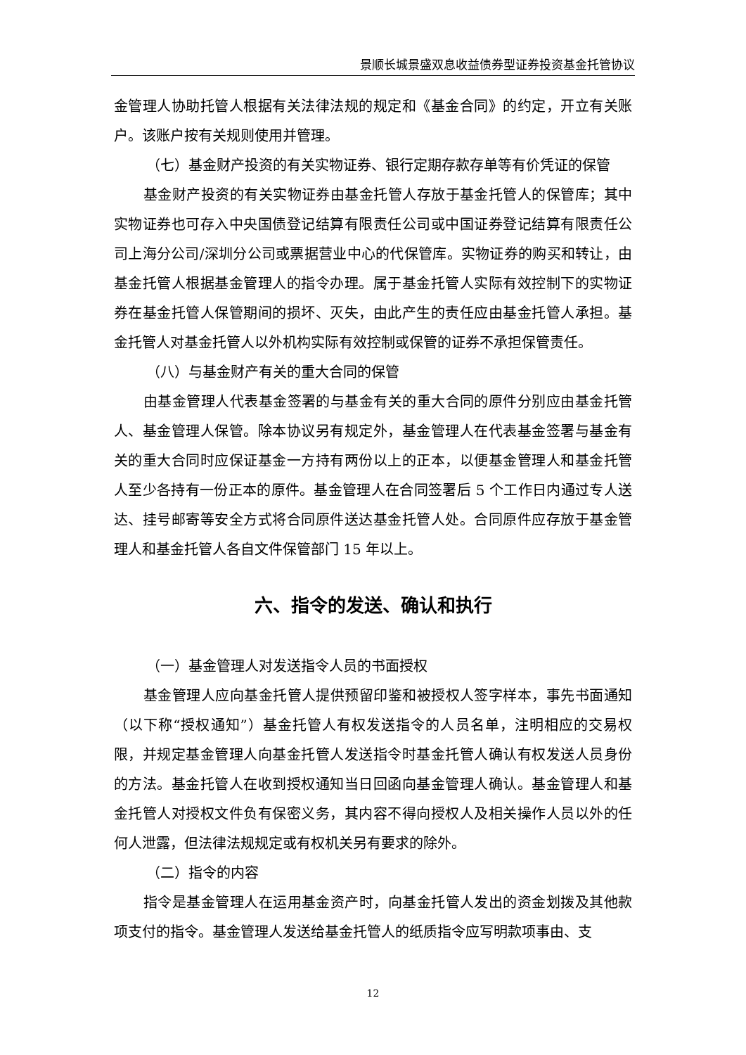景顺长城景盛双息收益债券型证券投资基金托管协议
金管理人协助托管人根据有关法律法规的规定和《基金合同》的约定，开立有关账户。该账户按有关规则使用并管理。
（七）基金财产投资的有关实物证券、银行定期存款存单等有价凭证的保管
基金财产投资的有关实物证券由基金托管人存放于基金托管人的保管库；其中实物证券也可存入中央国债登记结算有限责任公司或中国证券登记结算有限责任公司上海分公司/深圳分公司或票据营业中心的代保管库。实物证券的购买和转让，由基金托管人根据基金管理人的指令办理。属于基金托管人实际有效控制下的实物证券在基金托管人保管期间的损坏、灭失，由此产生的责任应由基金托管人承担。基金托管人对基金托管人以外机构实际有效控制或保管的证券不承担保管责任。
（八）与基金财产有关的重大合同的保管
由基金管理人代表基金签署的与基金有关的重大合同的原件分别应由基金托管人、基金管理人保管。除本协议另有规定外，基金管理人在代表基金签署与基金有关的重大合同时应保证基金一方持有两份以上的正本，以便基金管理人和基金托管人至少各持有一份正本的原件。基金管理人在合同签署后 5 个工作日内通过专人送达、挂号邮寄等安全方式将合同原件送达基金托管人处。合同原件应存放于基金管理人和基金托管人各自文件保管部门 15 年以上。
六、指令的发送、确认和执行
（一）基金管理人对发送指令人员的书面授权
基金管理人应向基金托管人提供预留印鉴和被授权人签字样本，事先书面通知（以下称“授权通知”）基金托管人有权发送指令的人员名单，注明相应的交易权限，并规定基金管理人向基金托管人发送指令时基金托管人确认有权发送人员身份的方法。基金托管人在收到授权通知当日回函向基金管理人确认。基金管理人和基金托管人对授权文件负有保密义务，其内容不得向授权人及相关操作人员以外的任何人泄露，但法律法规规定或有权机关另有要求的除外。
（二）指令的内容
指令是基金管理人在运用基金资产时，向基金托管人发出的资金划拨及其他款项支付的指令。基金管理人发送给基金托管人的纸质指令应写明款项事由、支
12